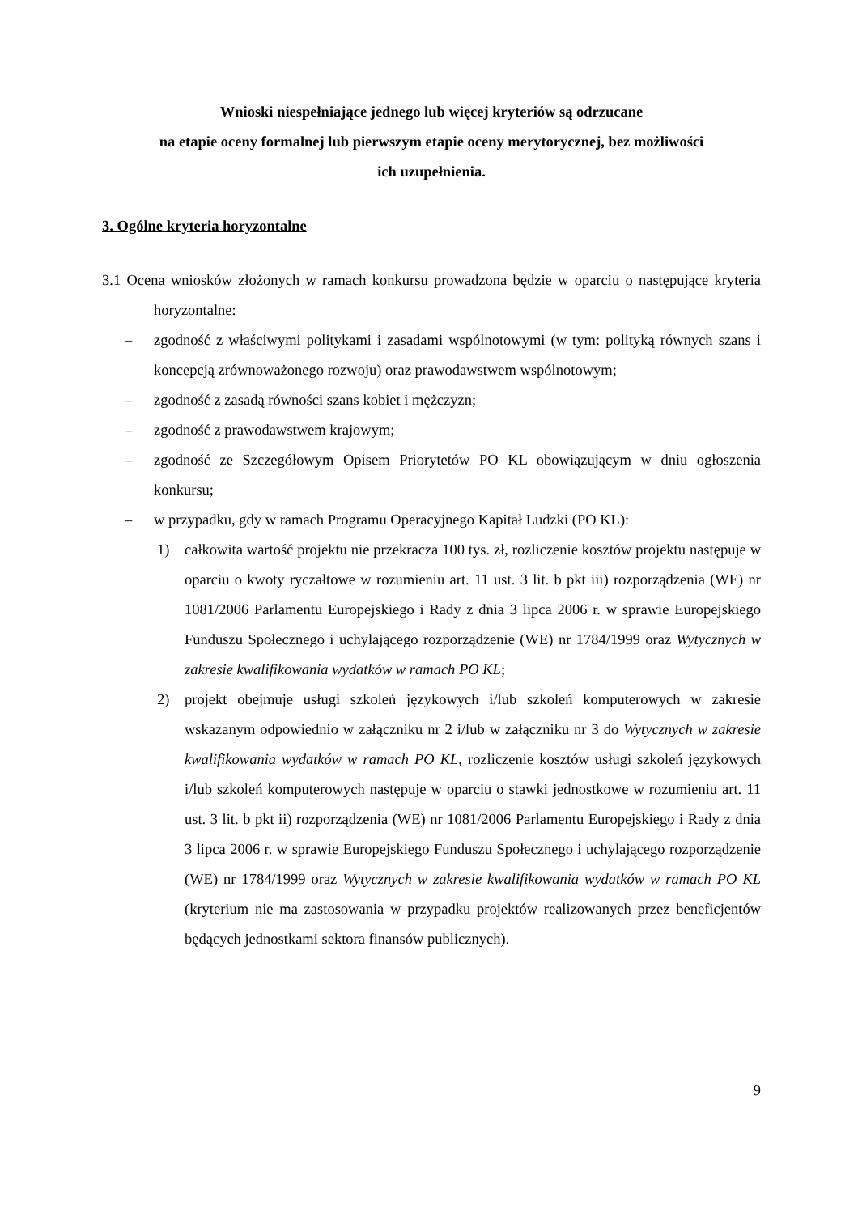Wnioski niespełniające jednego lub więcej kryteriów są odrzucane
na etapie oceny formalnej lub pierwszym etapie oceny merytorycznej, bez możliwości
ich uzupełnienia.
3. Ogólne kryteria horyzontalne
3.1 Ocena wniosków złożonych w ramach konkursu prowadzona będzie w oparciu o następujące kryteria horyzontalne:
– zgodność z właściwymi politykami i zasadami wspólnotowymi (w tym: polityką równych szans i koncepcją zrównoważonego rozwoju) oraz prawodawstwem wspólnotowym;
– zgodność z zasadą równości szans kobiet i mężczyzn;
– zgodność z prawodawstwem krajowym;
– zgodność ze Szczegółowym Opisem Priorytetów PO KL obowiązującym w dniu ogłoszenia konkursu;
– w przypadku, gdy w ramach Programu Operacyjnego Kapitał Ludzki (PO KL):
1) całkowita wartość projektu nie przekracza 100 tys. zł, rozliczenie kosztów projektu następuje w oparciu o kwoty ryczałtowe w rozumieniu art. 11 ust. 3 lit. b pkt iii) rozporządzenia (WE) nr 1081/2006 Parlamentu Europejskiego i Rady z dnia 3 lipca 2006 r. w sprawie Europejskiego Funduszu Społecznego i uchylającego rozporządzenie (WE) nr 1784/1999 oraz Wytycznych w zakresie kwalifikowania wydatków w ramach PO KL;
2) projekt obejmuje usługi szkoleń językowych i/lub szkoleń komputerowych w zakresie wskazanym odpowiednio w załączniku nr 2 i/lub w załączniku nr 3 do Wytycznych w zakresie kwalifikowania wydatków w ramach PO KL, rozliczenie kosztów usługi szkoleń językowych i/lub szkoleń komputerowych następuje w oparciu o stawki jednostkowe w rozumieniu art. 11 ust. 3 lit. b pkt ii) rozporządzenia (WE) nr 1081/2006 Parlamentu Europejskiego i Rady z dnia 3 lipca 2006 r. w sprawie Europejskiego Funduszu Społecznego i uchylającego rozporządzenie (WE) nr 1784/1999 oraz Wytycznych w zakresie kwalifikowania wydatków w ramach PO KL (kryterium nie ma zastosowania w przypadku projektów realizowanych przez beneficjentów będących jednostkami sektora finansów publicznych).
9